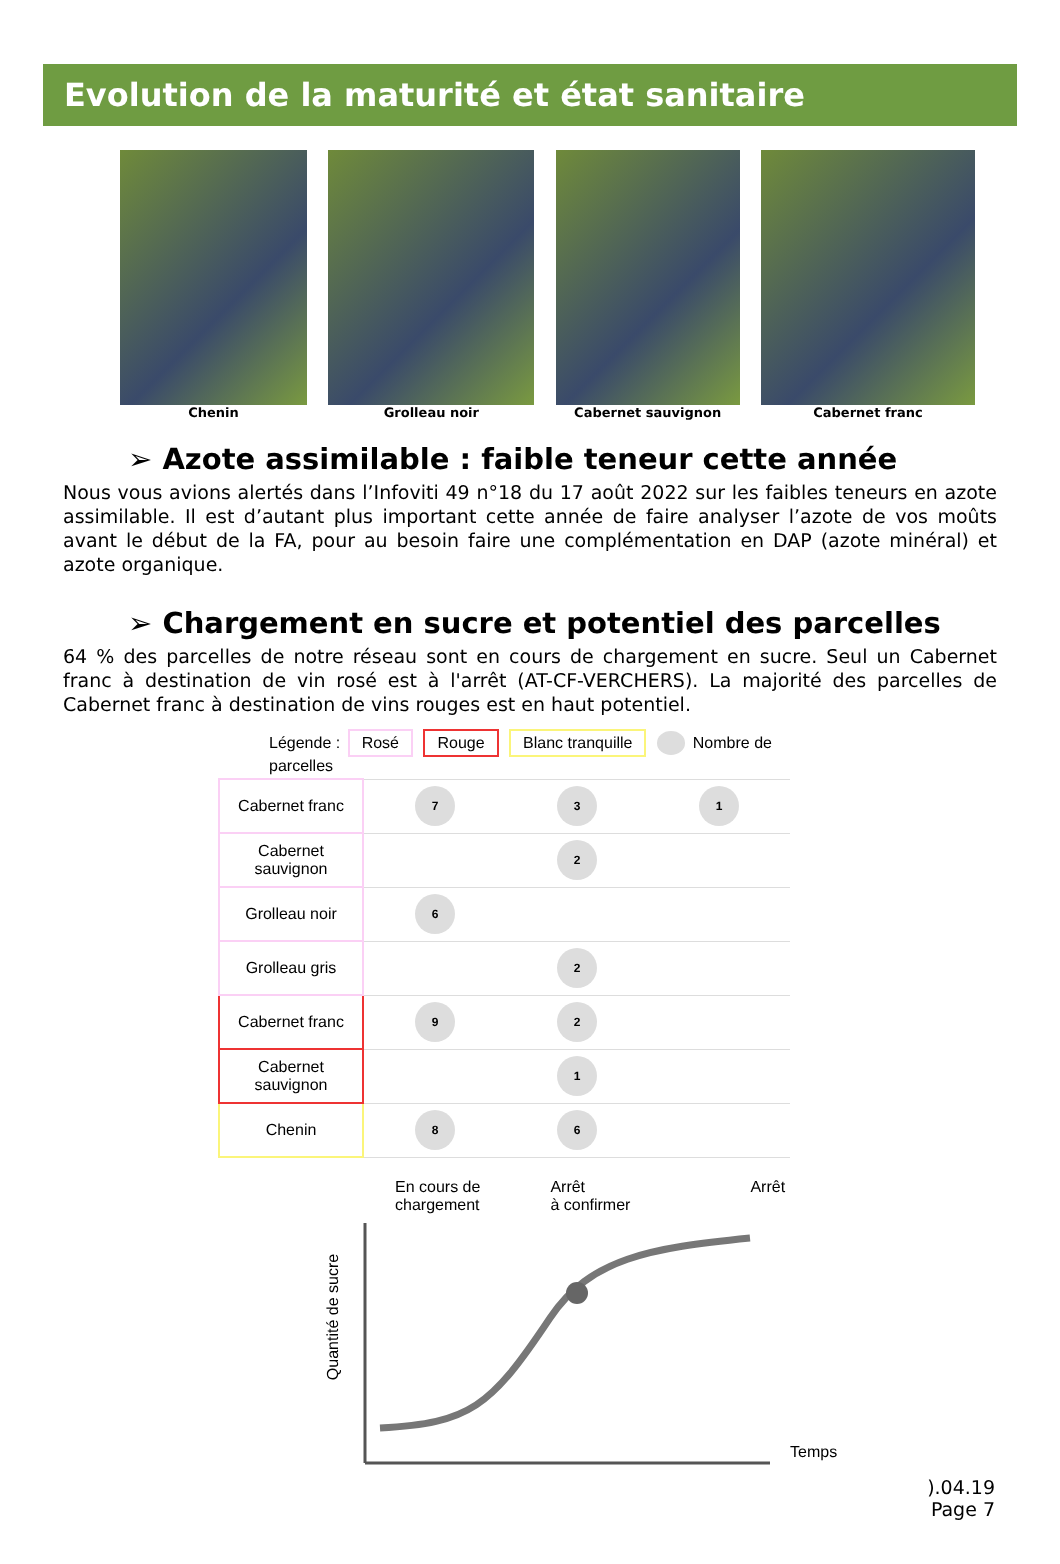Evolution de la maturité et état sanitaire
Chenin Grolleau noir Cabernet sauvignon Cabernet franc
➢ Azote assimilable : faible teneur cette année
Nous vous avions alertés dans l’Infoviti 49 n°18 du 17 août 2022 sur les faibles teneurs en azote assimilable. Il est d’autant plus important cette année de faire analyser l’azote de vos moûts avant le début de la FA, pour au besoin faire une complémentation en DAP (azote minéral) et azote organique.
➢ Chargement en sucre et potentiel des parcelles
64 % des parcelles de notre réseau sont en cours de chargement en sucre. Seul un Cabernet franc à destination de vin rosé est à l'arrêt (AT-CF-VERCHERS). La majorité des parcelles de Cabernet franc à destination de vins rouges est en haut potentiel.
| Légende : Rosé Rouge Blanc tranquille Nombre de parcelles | | | |
| Cabernet franc | 7 | 3 | 1 |
| Cabernet sauvignon | | 2 | |
| Grolleau noir | 6 | | |
| Grolleau gris | | 2 | |
| Cabernet franc | 9 | 2 | |
| Cabernet sauvignon | | 1 | |
| Chenin | 8 | 6 | |
En cours de
chargement
Arrêt
à confirmer
Arrêt
Temps
Quantité de sucre
).04.19
Page 7